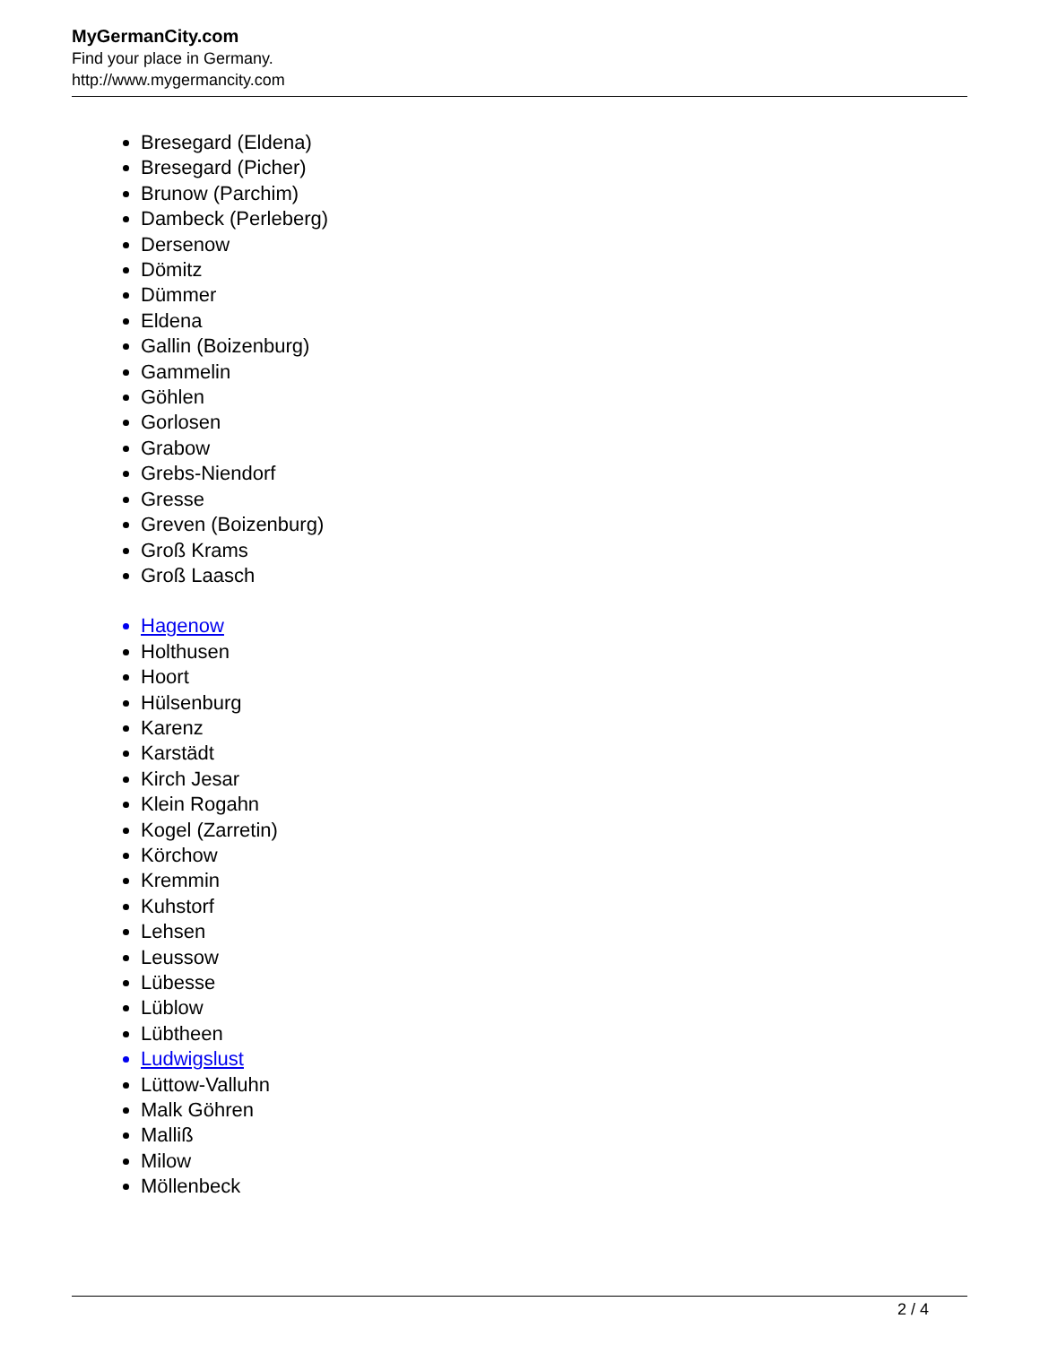MyGermanCity.com
Find your place in Germany.
http://www.mygermancity.com
Bresegard (Eldena)
Bresegard (Picher)
Brunow (Parchim)
Dambeck (Perleberg)
Dersenow
Dömitz
Dümmer
Eldena
Gallin (Boizenburg)
Gammelin
Göhlen
Gorlosen
Grabow
Grebs-Niendorf
Gresse
Greven (Boizenburg)
Groß Krams
Groß Laasch
Hagenow
Holthusen
Hoort
Hülsenburg
Karenz
Karstädt
Kirch Jesar
Klein Rogahn
Kogel (Zarretin)
Körchow
Kremmin
Kuhstorf
Lehsen
Leussow
Lübesse
Lüblow
Lübtheen
Ludwigslust
Lüttow-Valluhn
Malk Göhren
Malliß
Milow
Möllenbeck
2 / 4